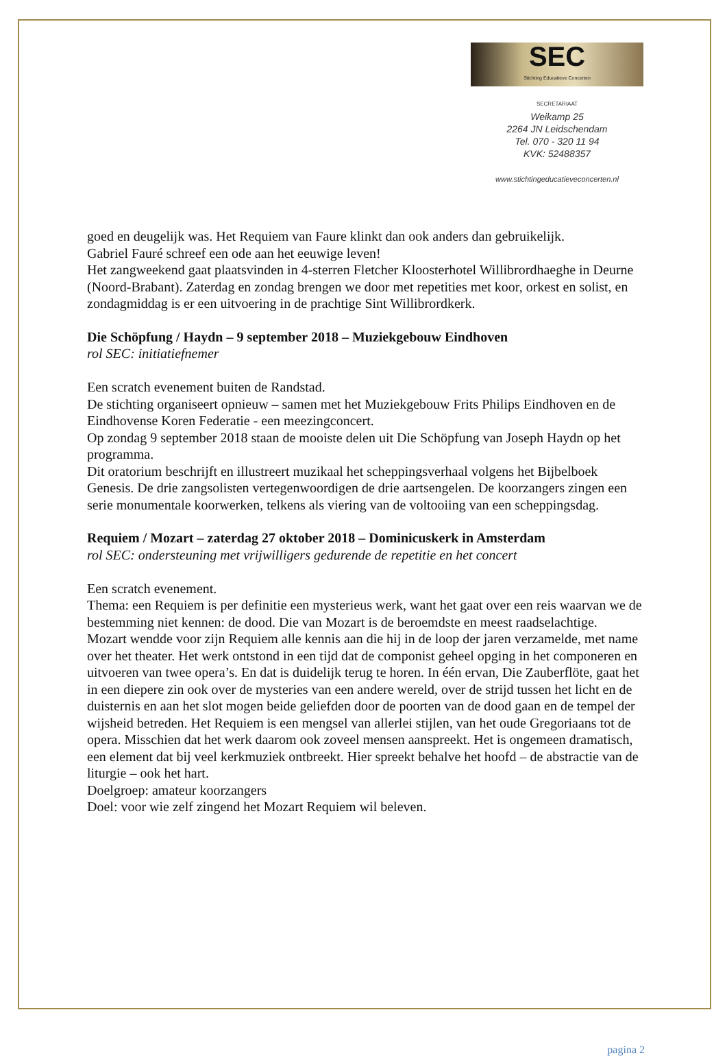SEC
Stichting Educatieve Concerten
SECRETARIAAT
Weikamp 25
2264 JN Leidschendam
Tel. 070 - 320 11 94
KVK: 52488357
www.stichtingeducatieveconcerten.nl
goed en deugelijk was. Het Requiem van Faure klinkt dan ook anders dan gebruikelijk.
Gabriel Fauré schreef een ode aan het eeuwige leven!
Het zangweekend gaat plaatsvinden in 4-sterren Fletcher Kloosterhotel Willibrordhaeghe in Deurne (Noord-Brabant). Zaterdag en zondag brengen we door met repetities met koor, orkest en solist, en zondagmiddag is er een uitvoering in de prachtige Sint Willibrordkerk.
Die Schöpfung / Haydn – 9 september 2018 – Muziekgebouw Eindhoven
rol SEC: initiatiefnemer
Een scratch evenement buiten de Randstad.
De stichting organiseert opnieuw – samen met het Muziekgebouw Frits Philips Eindhoven en de Eindhovense Koren Federatie - een meezingconcert.
Op zondag 9 september 2018 staan de mooiste delen uit Die Schöpfung van Joseph Haydn op het programma.
Dit oratorium beschrijft en illustreert muzikaal het scheppingsverhaal volgens het Bijbelboek Genesis. De drie zangsolisten vertegenwoordigen de drie aartsengelen. De koorzangers zingen een serie monumentale koorwerken, telkens als viering van de voltooiing van een scheppingsdag.
Requiem / Mozart – zaterdag 27 oktober 2018 – Dominicuskerk in Amsterdam
rol SEC: ondersteuning met vrijwilligers gedurende de repetitie en het concert
Een scratch evenement.
Thema: een Requiem is per definitie een mysterieus werk, want het gaat over een reis waarvan we de bestemming niet kennen: de dood. Die van Mozart is de beroemdste en meest raadselachtige.
Mozart wendde voor zijn Requiem alle kennis aan die hij in de loop der jaren verzamelde, met name over het theater. Het werk ontstond in een tijd dat de componist geheel opging in het componeren en uitvoeren van twee opera’s. En dat is duidelijk terug te horen. In één ervan, Die Zauberflöte, gaat het in een diepere zin ook over de mysteries van een andere wereld, over de strijd tussen het licht en de duisternis en aan het slot mogen beide geliefden door de poorten van de dood gaan en de tempel der wijsheid betreden. Het Requiem is een mengsel van allerlei stijlen, van het oude Gregoriaans tot de opera. Misschien dat het werk daarom ook zoveel mensen aanspreekt. Het is ongemeen dramatisch, een element dat bij veel kerkmuziek ontbreekt. Hier spreekt behalve het hoofd – de abstractie van de liturgie – ook het hart.
Doelgroep: amateur koorzangers
Doel: voor wie zelf zingend het Mozart Requiem wil beleven.
pagina 2